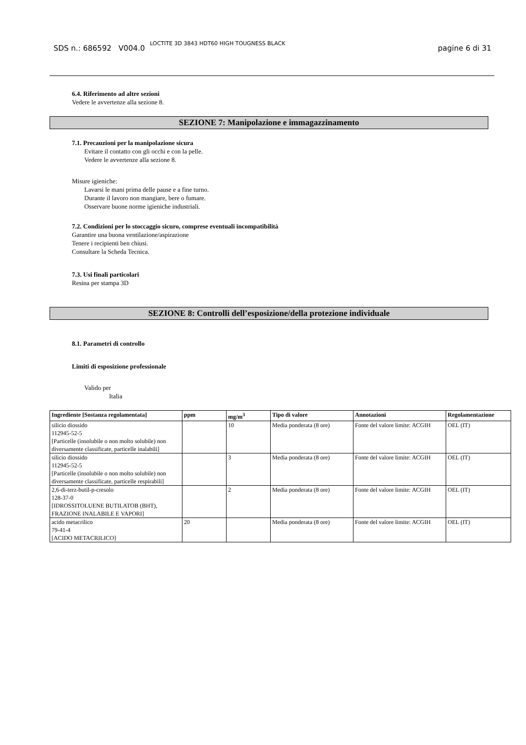SDS n.: 686592 V004.0 LOCTITE 3D 3843 HDT60 HIGH TOUGNESS BLACK pagine 6 di 31
6.4. Riferimento ad altre sezioni
Vedere le avvertenze alla sezione 8.
SEZIONE 7: Manipolazione e immagazzinamento
7.1. Precauzioni per la manipolazione sicura
Evitare il contatto con gli occhi e con la pelle.
Vedere le avvertenze alla sezione 8.
Misure igieniche:
Lavarsi le mani prima delle pause e a fine turno.
Durante il lavoro non mangiare, bere o fumare.
Osservare buone norme igieniche industriali.
7.2. Condizioni per lo stoccaggio sicuro, comprese eventuali incompatibilità
Garantire una buona ventilazione/aspirazione
Tenere i recipienti ben chiusi.
Consultare la Scheda Tecnica.
7.3. Usi finali particolari
Resina per stampa 3D
SEZIONE 8: Controlli dell’esposizione/della protezione individuale
8.1. Parametri di controllo
Limiti di esposizione professionale
Valido per
Italia
| Ingrediente [Sostanza regolamentata] | ppm | mg/m<sup>3</sup> | Tipo di valore | Annotazioni | Regolamentazione |
| --- | --- | --- | --- | --- | --- |
| silicio diossido 112945-52-5 [Particelle (insolubile o non molto solubile) non diversamente classificate, particelle inalabili] | | 10 | Media ponderata (8 ore) | Fonte del valore limite: ACGIH | OEL (IT) |
| silicio diossido 112945-52-5 [Particelle (insolubile o non molto solubile) non diversamente classificate, particelle respirabili] | | 3 | Media ponderata (8 ore) | Fonte del valore limite: ACGIH | OEL (IT) |
| 2,6-di-terz-butil-p-cresolo 128-37-0 [IDROSSITOLUENE BUTILATOB (BHT), FRAZIONE INALABILE E VAPORI] | | 2 | Media ponderata (8 ore) | Fonte del valore limite: ACGIH | OEL (IT) |
| acido metacrilico 79-41-4 [ACIDO METACRILICO] | 20 | | Media ponderata (8 ore) | Fonte del valore limite: ACGIH | OEL (IT) |